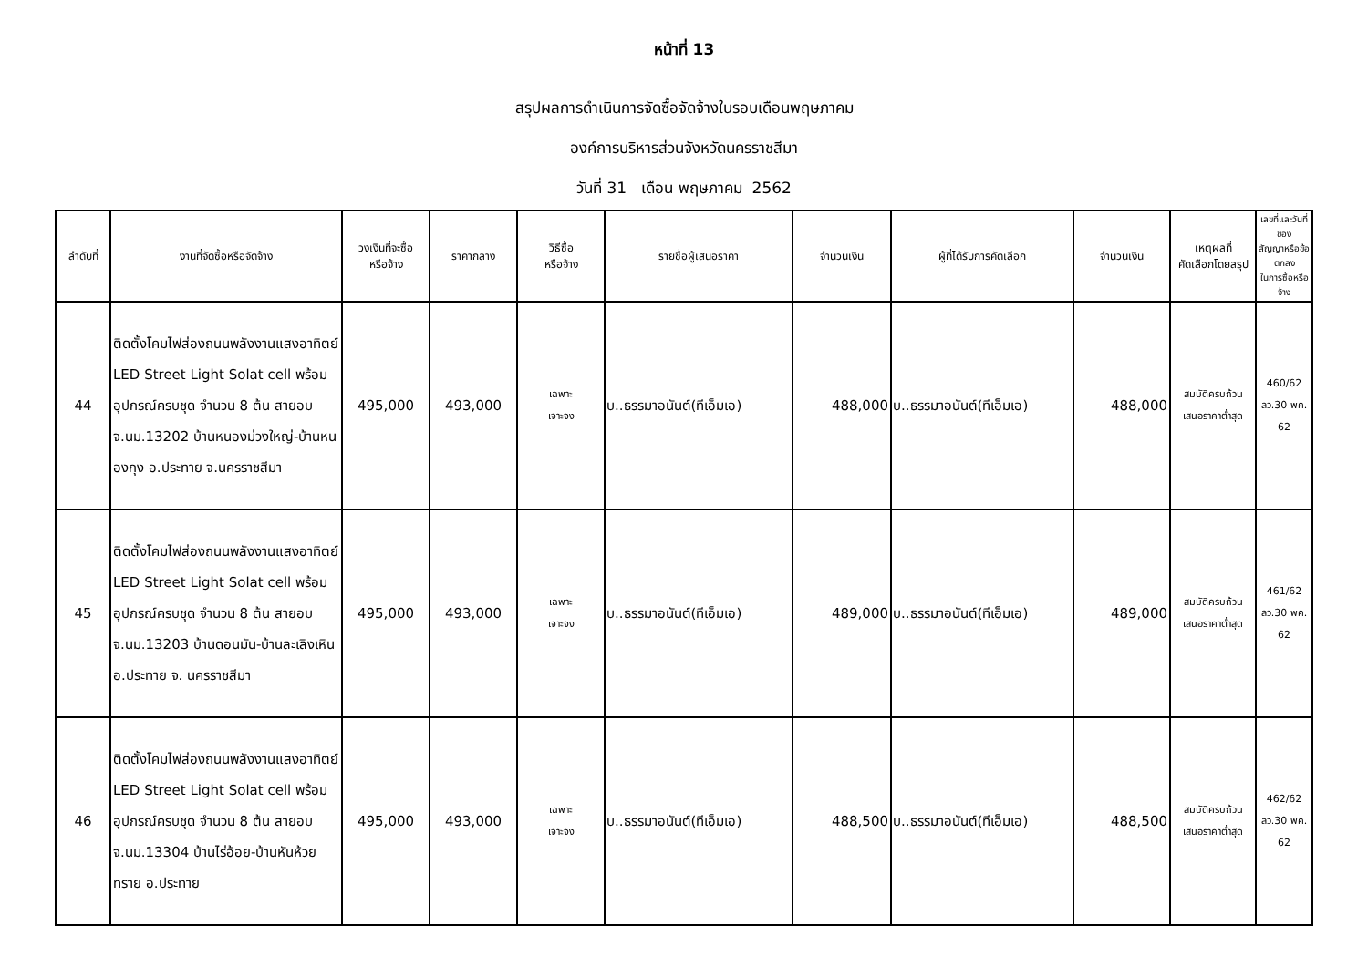หน้าที่ 13
สรุปผลการดำเนินการจัดซื้อจัดจ้างในรอบเดือนพฤษภาคม
องค์การบริหารส่วนจังหวัดนครราชสีมา
วันที่ 31 เดือน พฤษภาคม 2562
| ลำดับที่ | งานที่จัดซื้อหรือจัดจ้าง | วงเงินที่จะซื้อ หรือจ้าง | ราคากลาง | วิธีซื้อ หรือจ้าง | รายชื่อผู้เสนอราคา | จำนวนเงิน | ผู้ที่ได้รับการคัดเลือก | จำนวนเงิน | เหตุผลที่ คัดเลือกโดยสรุป | เลขที่และวันที่ของ สัญญาหรือข้อตกลง ในการซื้อหรือจ้าง |
| --- | --- | --- | --- | --- | --- | --- | --- | --- | --- | --- |
| 44 | ติดตั้งโคมไฟส่องถนนพลังงานแสงอาทิตย์ LED Street Light Solat cell พร้อมอุปกรณ์ครบชุด จำนวน 8 ต้น สายอบจ.นม.13202 บ้านหนองม่วงใหญ่-บ้านหนองกุง อ.ประทาย จ.นครราชสีมา | 495,000 | 493,000 | เฉพาะ เจาะจง | บ..ธรรมาอนันต์(ทีเอ็มเอ) | 488,000 | บ..ธรรมาอนันต์(ทีเอ็มเอ) | 488,000 | สมบัติครบถ้วน เสนอราคาต่ำสุด | 460/62 ลว.30 พค. 62 |
| 45 | ติดตั้งโคมไฟส่องถนนพลังงานแสงอาทิตย์ LED Street Light Solat cell พร้อมอุปกรณ์ครบชุด จำนวน 8 ต้น สายอบจ.นม.13203 บ้านดอนมัน-บ้านละเลิงเหิน อ.ประทาย จ. นครราชสีมา | 495,000 | 493,000 | เฉพาะ เจาะจง | บ..ธรรมาอนันต์(ทีเอ็มเอ) | 489,000 | บ..ธรรมาอนันต์(ทีเอ็มเอ) | 489,000 | สมบัติครบถ้วน เสนอราคาต่ำสุด | 461/62 ลว.30 พค. 62 |
| 46 | ติดตั้งโคมไฟส่องถนนพลังงานแสงอาทิตย์ LED Street Light Solat cell พร้อมอุปกรณ์ครบชุด จำนวน 8 ต้น สายอบจ.นม.13304 บ้านไร่อ้อย-บ้านหันห้วยทราย อ.ประทาย | 495,000 | 493,000 | เฉพาะ เจาะจง | บ..ธรรมาอนันต์(ทีเอ็มเอ) | 488,500 | บ..ธรรมาอนันต์(ทีเอ็มเอ) | 488,500 | สมบัติครบถ้วน เสนอราคาต่ำสุด | 462/62 ลว.30 พค. 62 |